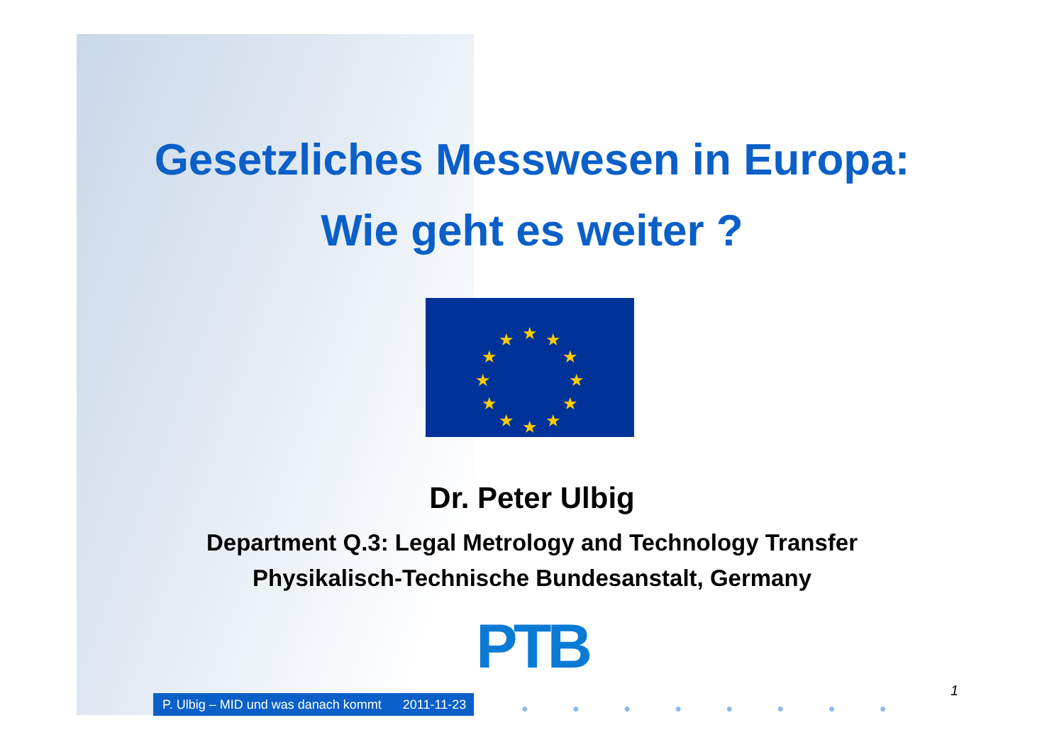Gesetzliches Messwesen in Europa:
Wie geht es weiter ?
★
★
★
★
★
★
★
★
★
★
★
★
Dr. Peter Ulbig
Department Q.3: Legal Metrology and Technology Transfer
Physikalisch-Technische Bundesanstalt, Germany
PTB
P. Ulbig – MID und was danach kommt 2011-11-23
1
● ● ● ● ● ● ● ●